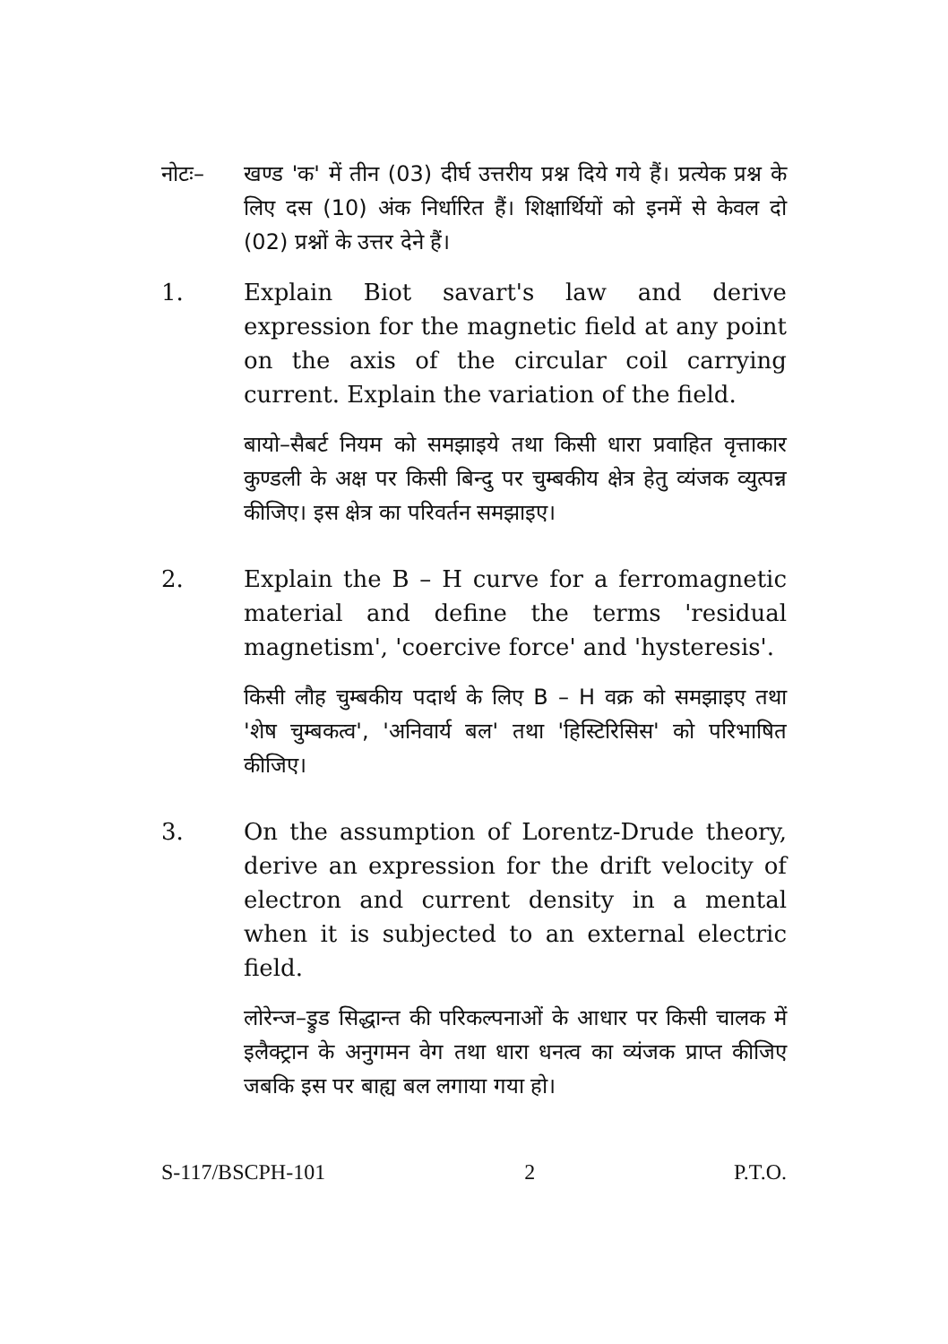नोटः– खण्ड 'क' में तीन (03) दीर्घ उत्तरीय प्रश्न दिये गये हैं। प्रत्येक प्रश्न के लिए दस (10) अंक निर्धारित हैं। शिक्षार्थियों को इनमें से केवल दो (02) प्रश्नों के उत्तर देने हैं।
1. Explain Biot savart's law and derive expression for the magnetic field at any point on the axis of the circular coil carrying current. Explain the variation of the field.
बायो–सैबर्ट नियम को समझाइये तथा किसी धारा प्रवाहित वृत्ताकार कुण्डली के अक्ष पर किसी बिन्दु पर चुम्बकीय क्षेत्र हेतु व्यंजक व्युत्पन्न कीजिए। इस क्षेत्र का परिवर्तन समझाइए।
2. Explain the B – H curve for a ferromagnetic material and define the terms 'residual magnetism', 'coercive force' and 'hysteresis'.
किसी लौह चुम्बकीय पदार्थ के लिए B – H वक्र को समझाइए तथा 'शेष चुम्बकत्व', 'अनिवार्य बल' तथा 'हिस्टिरिसिस' को परिभाषित कीजिए।
3. On the assumption of Lorentz-Drude theory, derive an expression for the drift velocity of electron and current density in a mental when it is subjected to an external electric field.
लोरेन्ज–ड्रुड सिद्धान्त की परिकल्पनाओं के आधार पर किसी चालक में इलैक्ट्रान के अनुगमन वेग तथा धारा धनत्व का व्यंजक प्राप्त कीजिए जबकि इस पर बाह्य बल लगाया गया हो।
S-117/BSCPH-101 2 P.T.O.